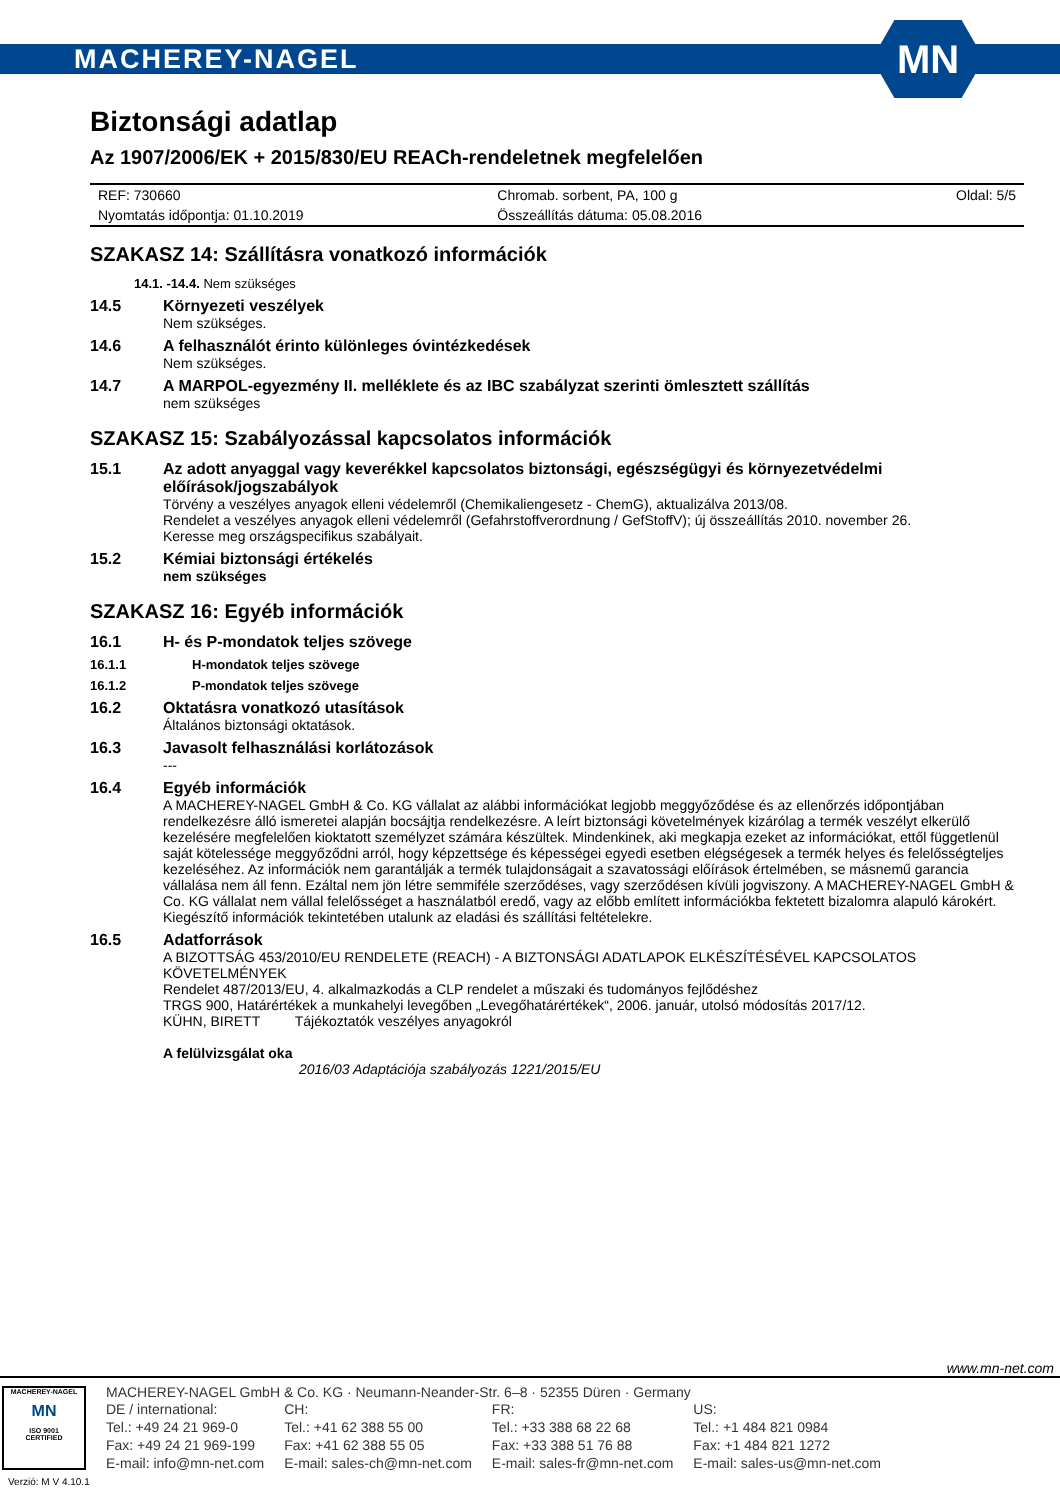MACHEREY-NAGEL
MN
Biztonsági adatlap
Az 1907/2006/EK + 2015/830/EU REACh-rendeletnek megfelelően
| REF: 730660 | Chromab. sorbent, PA, 100 g | Oldal: 5/5 |
| Nyomtatás időpontja: 01.10.2019 | Összeállítás dátuma: 05.08.2016 | |
SZAKASZ 14: Szállításra vonatkozó információk
14.1. -14.4. Nem szükséges
14.5 Környezeti veszélyek
Nem szükséges.
14.6 A felhasználót érinto különleges óvintézkedések
Nem szükséges.
14.7 A MARPOL-egyezmény II. melléklete és az IBC szabályzat szerinti ömlesztett szállítás
nem szükséges
SZAKASZ 15: Szabályozással kapcsolatos információk
15.1 Az adott anyaggal vagy keverékkel kapcsolatos biztonsági, egészségügyi és környezetvédelmi előírások/jogszabályok
Törvény a veszélyes anyagok elleni védelemről (Chemikaliengesetz - ChemG), aktualizálva 2013/08.
Rendelet a veszélyes anyagok elleni védelemről (Gefahrstoffverordnung / GefStoffV); új összeállítás 2010. november 26.
Keresse meg országspecifikus szabályait.
15.2 Kémiai biztonsági értékelés
nem szükséges
SZAKASZ 16: Egyéb információk
16.1 H- és P-mondatok teljes szövege
16.1.1 H-mondatok teljes szövege
16.1.2 P-mondatok teljes szövege
16.2 Oktatásra vonatkozó utasítások
Általános biztonsági oktatások.
16.3 Javasolt felhasználási korlátozások
---
16.4 Egyéb információk
A MACHEREY-NAGEL GmbH & Co. KG vállalat az alábbi információkat legjobb meggyőződése és az ellenőrzés időpontjában rendelkezésre álló ismeretei alapján bocsájtja rendelkezésre. A leírt biztonsági követelmények kizárólag a termék veszélyt elkerülő kezelésére megfelelően kioktatott személyzet számára készültek. Mindenkinek, aki megkapja ezeket az információkat, ettől függetlenül saját kötelessége meggyőződni arról, hogy képzettsége és képességei egyedi esetben elégségesek a termék helyes és felelősségteljes kezeléséhez. Az információk nem garantálják a termék tulajdonságait a szavatossági előírások értelmében, se másnemű garancia vállalása nem áll fenn. Ezáltal nem jön létre semmiféle szerződéses, vagy szerződésen kívüli jogviszony. A MACHEREY-NAGEL GmbH & Co. KG vállalat nem vállal felelősséget a használatból eredő, vagy az előbb említett információkba fektetett bizalomra alapuló károkért. Kiegészítő információk tekintetében utalunk az eladási és szállítási feltételekre.
16.5 Adatforrások
A BIZOTTSÁG 453/2010/EU RENDELETE (REACH) - A BIZTONSÁGI ADATLAPOK ELKÉSZÍTÉSÉVEL KAPCSOLATOS KÖVETELMÉNYEK
Rendelet 487/2013/EU, 4. alkalmazkodás a CLP rendelet a műszaki és tudományos fejlődéshez
TRGS 900, Határértékek a munkahelyi levegőben „Levegőhatárértékek“, 2006. január, utolsó módosítás 2017/12.
KÜHN, BIRETT Tájékoztatók veszélyes anyagokról
A felülvizsgálat oka
2016/03 Adaptációja szabályozás 1221/2015/EU
www.mn-net.com
MACHEREY-NAGEL
MN
ISO 9001
CERTIFIED
Verzió: M V 4.10.1
MACHEREY-NAGEL GmbH & Co. KG · Neumann-Neander-Str. 6–8 · 52355 Düren · Germany
| DE / international: | | CH: | | FR: | | US: | |
| Tel.: +49 24 21 969-0 | | Tel.: +41 62 388 55 00 | | Tel.: +33 388 68 22 68 | | Tel.: +1 484 821 0984 | |
| Fax: +49 24 21 969-199 | | Fax: +41 62 388 55 05 | | Fax: +33 388 51 76 88 | | Fax: +1 484 821 1272 | |
| E-mail: info@mn-net.com | | E-mail: sales-ch@mn-net.com | | E-mail: sales-fr@mn-net.com | | E-mail: sales-us@mn-net.com | |